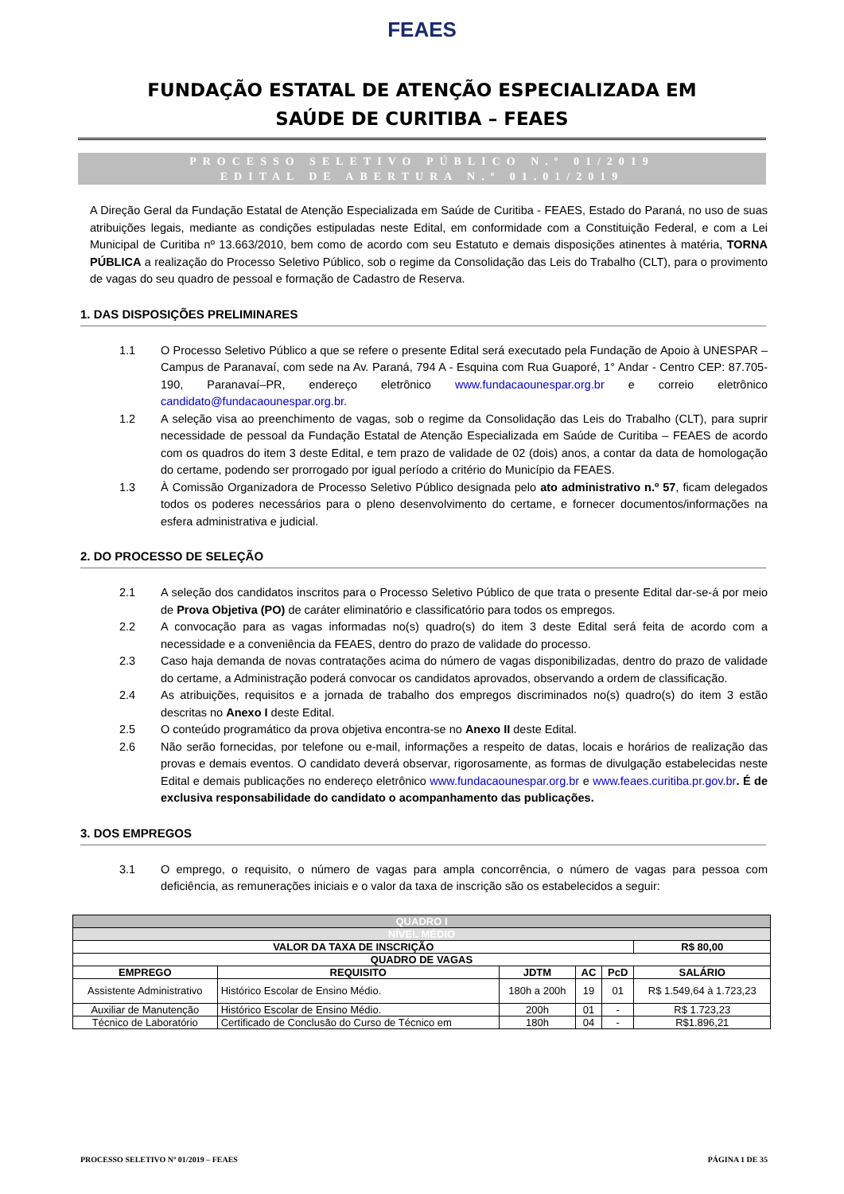FEAES
FUNDAÇÃO ESTATAL DE ATENÇÃO ESPECIALIZADA EM
SAÚDE DE CURITIBA – FEAES
PROCESSO SELETIVO PÚBLICO N.º 01/2019
EDITAL DE ABERTURA N.º 01.01/2019
A Direção Geral da Fundação Estatal de Atenção Especializada em Saúde de Curitiba - FEAES, Estado do Paraná, no uso de suas atribuições legais, mediante as condições estipuladas neste Edital, em conformidade com a Constituição Federal, e com a Lei Municipal de Curitiba nº 13.663/2010, bem como de acordo com seu Estatuto e demais disposições atinentes à matéria, TORNA PÚBLICA a realização do Processo Seletivo Público, sob o regime da Consolidação das Leis do Trabalho (CLT), para o provimento de vagas do seu quadro de pessoal e formação de Cadastro de Reserva.
1. DAS DISPOSIÇÕES PRELIMINARES
1.1 O Processo Seletivo Público a que se refere o presente Edital será executado pela Fundação de Apoio à UNESPAR – Campus de Paranavaí, com sede na Av. Paraná, 794 A - Esquina com Rua Guaporé, 1° Andar - Centro CEP: 87.705-190, Paranavaí–PR, endereço eletrônico www.fundacaounespar.org.br e correio eletrônico candidato@fundacaounespar.org.br.
1.2 A seleção visa ao preenchimento de vagas, sob o regime da Consolidação das Leis do Trabalho (CLT), para suprir necessidade de pessoal da Fundação Estatal de Atenção Especializada em Saúde de Curitiba – FEAES de acordo com os quadros do item 3 deste Edital, e tem prazo de validade de 02 (dois) anos, a contar da data de homologação do certame, podendo ser prorrogado por igual período a critério do Município da FEAES.
1.3 À Comissão Organizadora de Processo Seletivo Público designada pelo ato administrativo n.º 57, ficam delegados todos os poderes necessários para o pleno desenvolvimento do certame, e fornecer documentos/informações na esfera administrativa e judicial.
2. DO PROCESSO DE SELEÇÃO
2.1 A seleção dos candidatos inscritos para o Processo Seletivo Público de que trata o presente Edital dar-se-á por meio de Prova Objetiva (PO) de caráter eliminatório e classificatório para todos os empregos.
2.2 A convocação para as vagas informadas no(s) quadro(s) do item 3 deste Edital será feita de acordo com a necessidade e a conveniência da FEAES, dentro do prazo de validade do processo.
2.3 Caso haja demanda de novas contratações acima do número de vagas disponibilizadas, dentro do prazo de validade do certame, a Administração poderá convocar os candidatos aprovados, observando a ordem de classificação.
2.4 As atribuições, requisitos e a jornada de trabalho dos empregos discriminados no(s) quadro(s) do item 3 estão descritas no Anexo I deste Edital.
2.5 O conteúdo programático da prova objetiva encontra-se no Anexo II deste Edital.
2.6 Não serão fornecidas, por telefone ou e-mail, informações a respeito de datas, locais e horários de realização das provas e demais eventos. O candidato deverá observar, rigorosamente, as formas de divulgação estabelecidas neste Edital e demais publicações no endereço eletrônico www.fundacaounespar.org.br e www.feaes.curitiba.pr.gov.br. É de exclusiva responsabilidade do candidato o acompanhamento das publicações.
3. DOS EMPREGOS
3.1 O emprego, o requisito, o número de vagas para ampla concorrência, o número de vagas para pessoa com deficiência, as remunerações iniciais e o valor da taxa de inscrição são os estabelecidos a seguir:
| QUADRO I | | | | | |
| NÍVEL MÉDIO | | | | | |
| VALOR DA TAXA DE INSCRIÇÃO | | | | | R$ 80,00 |
| QUADRO DE VAGAS | | | | | |
| EMPREGO | REQUISITO | JDTM | AC | PcD | SALÁRIO |
| Assistente Administrativo | Histórico Escolar de Ensino Médio. | 180h a 200h | 19 | 01 | R$ 1.549,64 à 1.723,23 |
| Auxiliar de Manutenção | Histórico Escolar de Ensino Médio. | 200h | 01 | - | R$ 1.723,23 |
| Técnico de Laboratório | Certificado de Conclusão do Curso de Técnico em | 180h | 04 | - | R$1.896,21 |
PROCESSO SELETIVO Nº 01/2019 – FEAES PÁGINA 1 DE 35